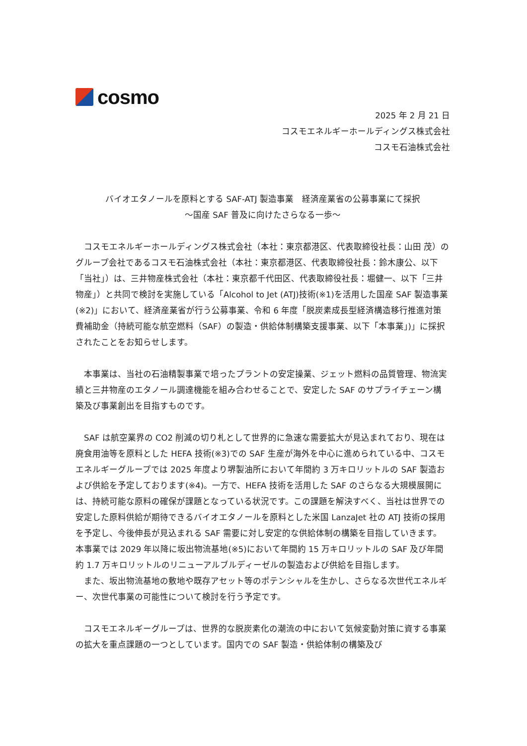cosmo
2025 年 2 月 21 日
コスモエネルギーホールディングス株式会社
コスモ石油株式会社
バイオエタノールを原料とする SAF-ATJ 製造事業　経済産業省の公募事業にて採択
～国産 SAF 普及に向けたさらなる一歩～
　コスモエネルギーホールディングス株式会社（本社：東京都港区、代表取締役社長：山田 茂）のグループ会社であるコスモ石油株式会社（本社：東京都港区、代表取締役社長：鈴木康公、以下「当社」）は、三井物産株式会社（本社：東京都千代田区、代表取締役社長：堀健一、以下「三井物産」）と共同で検討を実施している「Alcohol to Jet (ATJ)技術(※1)を活用した国産 SAF 製造事業(※2)」において、経済産業省が行う公募事業、令和 6 年度「脱炭素成長型経済構造移行推進対策費補助金（持続可能な航空燃料（SAF）の製造・供給体制構築支援事業、以下「本事業」)」に採択されたことをお知らせします。
　本事業は、当社の石油精製事業で培ったプラントの安定操業、ジェット燃料の品質管理、物流実績と三井物産のエタノール調達機能を組み合わせることで、安定した SAF のサプライチェーン構築及び事業創出を目指すものです。
　SAF は航空業界の CO2 削減の切り札として世界的に急速な需要拡大が見込まれており、現在は廃食用油等を原料とした HEFA 技術(※3)での SAF 生産が海外を中心に進められている中、コスモエネルギーグループでは 2025 年度より堺製油所において年間約 3 万キロリットルの SAF 製造および供給を予定しております(※4)。一方で、HEFA 技術を活用した SAF のさらなる大規模展開には、持続可能な原料の確保が課題となっている状況です。この課題を解決すべく、当社は世界での安定した原料供給が期待できるバイオエタノールを原料とした米国 LanzaJet 社の ATJ 技術の採用を予定し、今後伸長が見込まれる SAF 需要に対し安定的な供給体制の構築を目指していきます。本事業では 2029 年以降に坂出物流基地(※5)において年間約 15 万キロリットルの SAF 及び年間約 1.7 万キロリットルのリニューアルブルディーゼルの製造および供給を目指します。
　また、坂出物流基地の敷地や既存アセット等のポテンシャルを生かし、さらなる次世代エネルギー、次世代事業の可能性について検討を行う予定です。
　コスモエネルギーグループは、世界的な脱炭素化の潮流の中において気候変動対策に資する事業の拡大を重点課題の一つとしています。国内での SAF 製造・供給体制の構築及び